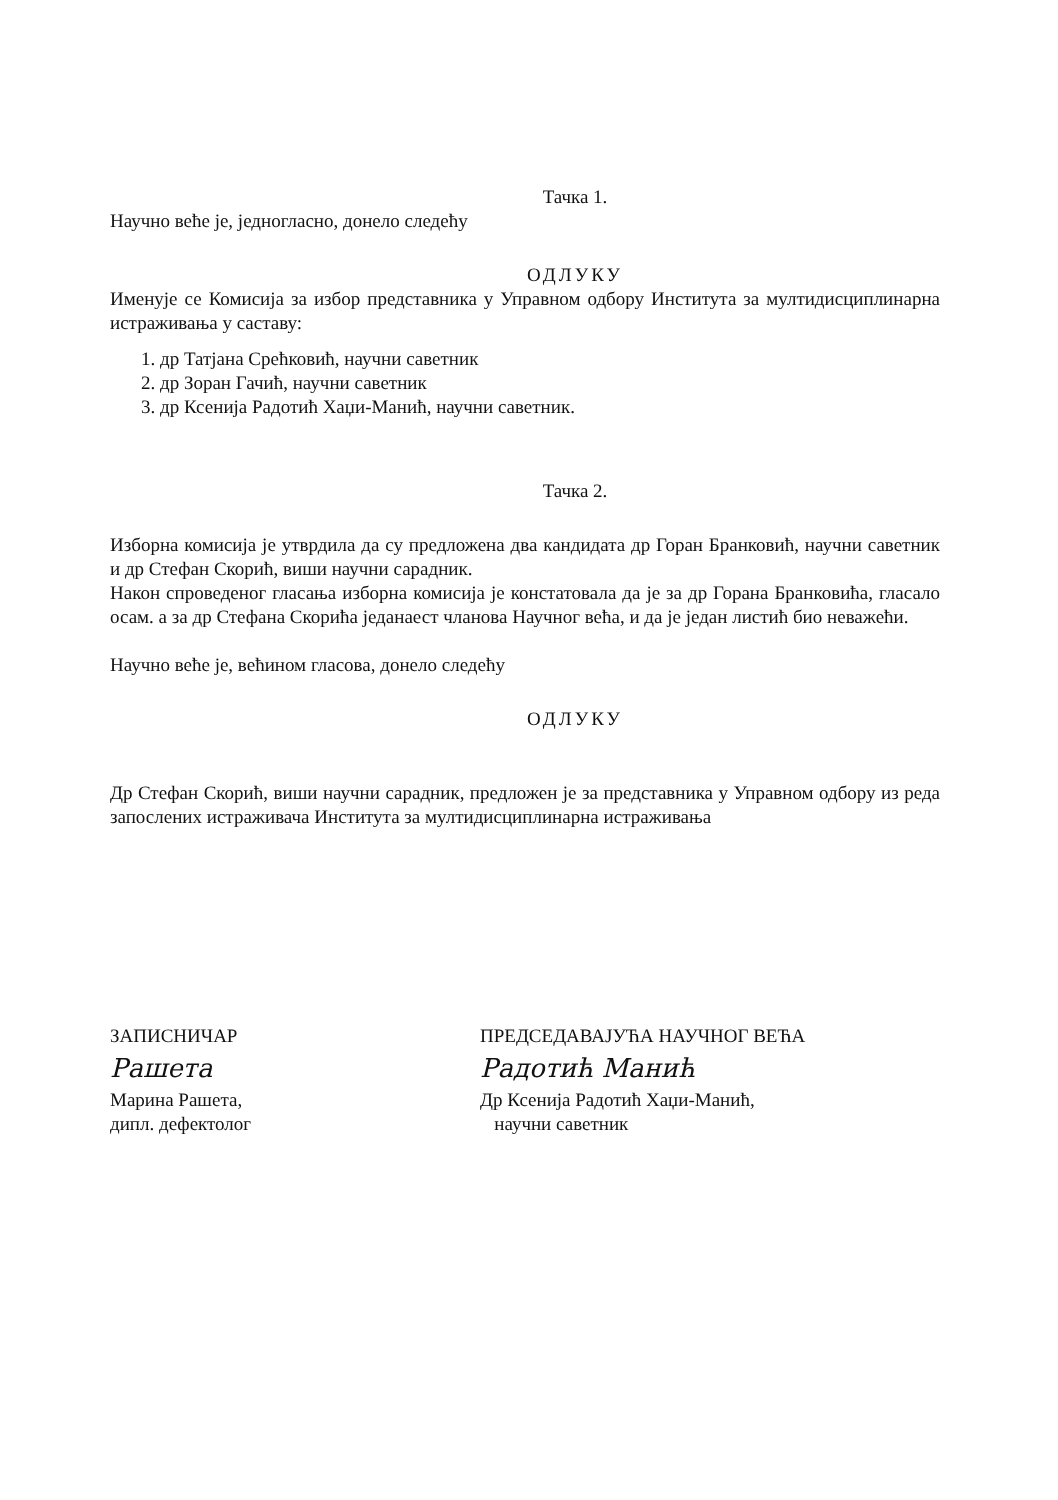Тачка 1.
Научно веће је, једногласно, донело следећу
ОДЛУКУ
Именује се Комисија за избор представника у Управном одбору Института за мултидисциплинарна истраживања у саставу:
1. др Татјана Срећковић, научни саветник
2. др Зоран Гачић, научни саветник
3. др Ксенија Радотић Хаџи-Манић, научни саветник.
Тачка 2.
Изборна комисија је утврдила да су предложена два кандидата др Горан Бранковић, научни саветник и др Стефан Скорић, виши научни сарадник.
Након спроведеног гласања изборна комисија је констатовала да је за др Горана Бранковића, гласало осам. а за др Стефана Скорића једанаест чланова Научног већа, и да је један листић био неважећи.
Научно веће је, већином гласова, донело следећу
ОДЛУКУ
Др Стефан Скорић, виши научни сарадник, предложен је за представника у Управном одбору из реда запослених истраживача Института за мултидисциплинарна истраживања
ЗАПИСНИЧАР
Рашета
Марина Рашета,
дипл. дефектолог
ПРЕДСЕДАВАЈУЋА НАУЧНОГ ВЕЋА
Радотић Манић
Др Ксенија Радотић Хаџи-Манић,
научни саветник